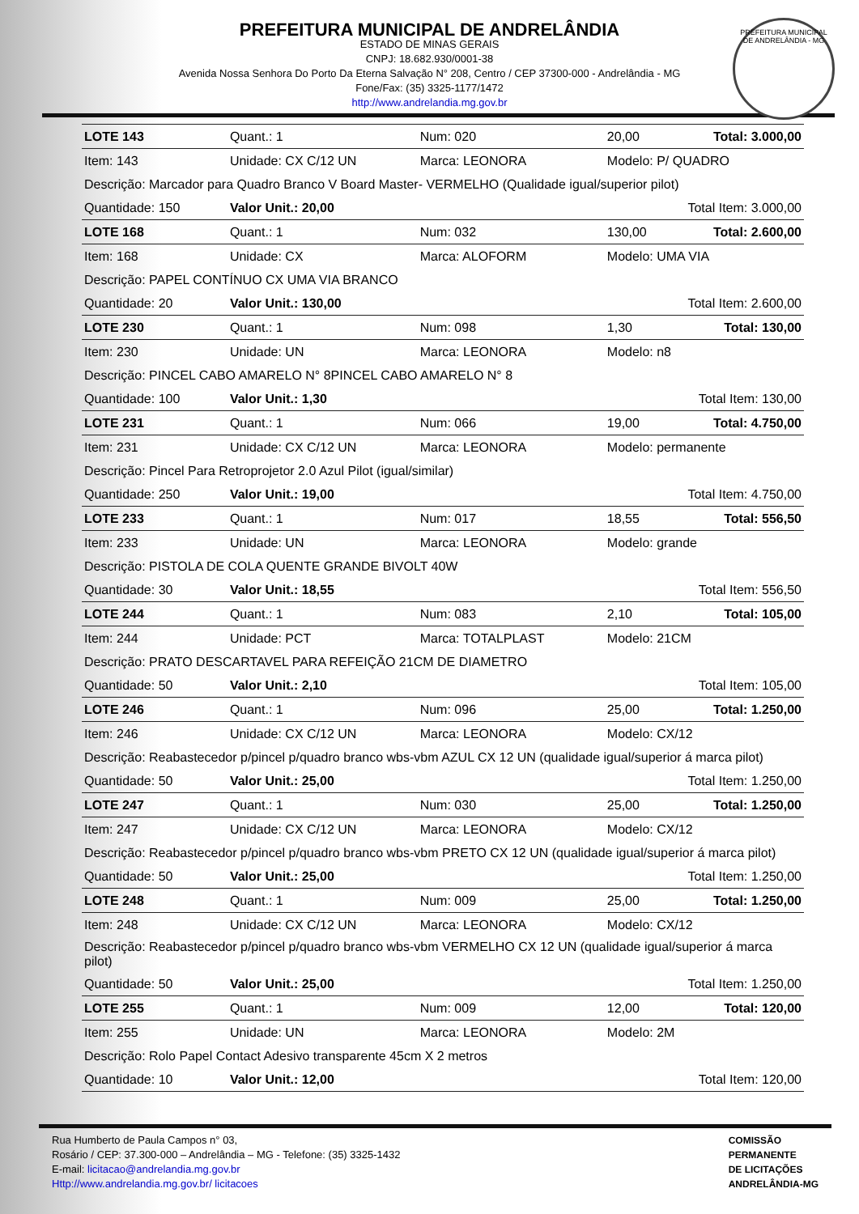PREFEITURA MUNICIPAL DE ANDRELÂNDIA
ESTADO DE MINAS GERAIS
CNPJ: 18.682.930/0001-38
Avenida Nossa Senhora Do Porto Da Eterna Salvação N° 208, Centro / CEP 37300-000 - Andrelândia - MG
Fone/Fax: (35) 3325-1177/1472
http://www.andrelandia.mg.gov.br
PREFEITURA MUNICIPAL DE ANDRELÂNDIA - MG
| LOTE 143 | Quant.: 1 | Num: 020 | 20,00 | Total: 3.000,00 |
| Item: 143 | Unidade: CX C/12 UN | Marca: LEONORA | Modelo: P/ QUADRO | |
| Descrição: Marcador para Quadro Branco V Board Master- VERMELHO (Qualidade igual/superior pilot) | | | | |
| Quantidade: 150 | Valor Unit.: 20,00 | | Total Item: 3.000,00 | |
| LOTE 168 | Quant.: 1 | Num: 032 | 130,00 | Total: 2.600,00 |
| Item: 168 | Unidade: CX | Marca: ALOFORM | Modelo: UMA VIA | |
| Descrição: PAPEL CONTÍNUO CX UMA VIA BRANCO | | | | |
| Quantidade: 20 | Valor Unit.: 130,00 | | Total Item: 2.600,00 | |
| LOTE 230 | Quant.: 1 | Num: 098 | 1,30 | Total: 130,00 |
| Item: 230 | Unidade: UN | Marca: LEONORA | Modelo: n8 | |
| Descrição: PINCEL CABO AMARELO N° 8PINCEL CABO AMARELO N° 8 | | | | |
| Quantidade: 100 | Valor Unit.: 1,30 | | Total Item: 130,00 | |
| LOTE 231 | Quant.: 1 | Num: 066 | 19,00 | Total: 4.750,00 |
| Item: 231 | Unidade: CX C/12 UN | Marca: LEONORA | Modelo: permanente | |
| Descrição: Pincel Para Retroprojetor 2.0 Azul Pilot (igual/similar) | | | | |
| Quantidade: 250 | Valor Unit.: 19,00 | | Total Item: 4.750,00 | |
| LOTE 233 | Quant.: 1 | Num: 017 | 18,55 | Total: 556,50 |
| Item: 233 | Unidade: UN | Marca: LEONORA | Modelo: grande | |
| Descrição: PISTOLA DE COLA QUENTE GRANDE BIVOLT 40W | | | | |
| Quantidade: 30 | Valor Unit.: 18,55 | | Total Item: 556,50 | |
| LOTE 244 | Quant.: 1 | Num: 083 | 2,10 | Total: 105,00 |
| Item: 244 | Unidade: PCT | Marca: TOTALPLAST | Modelo: 21CM | |
| Descrição: PRATO DESCARTAVEL PARA REFEIÇÃO 21CM DE DIAMETRO | | | | |
| Quantidade: 50 | Valor Unit.: 2,10 | | Total Item: 105,00 | |
| LOTE 246 | Quant.: 1 | Num: 096 | 25,00 | Total: 1.250,00 |
| Item: 246 | Unidade: CX C/12 UN | Marca: LEONORA | Modelo: CX/12 | |
| Descrição: Reabastecedor p/pincel p/quadro branco wbs-vbm AZUL CX 12 UN (qualidade igual/superior á marca pilot) | | | | |
| Quantidade: 50 | Valor Unit.: 25,00 | | Total Item: 1.250,00 | |
| LOTE 247 | Quant.: 1 | Num: 030 | 25,00 | Total: 1.250,00 |
| Item: 247 | Unidade: CX C/12 UN | Marca: LEONORA | Modelo: CX/12 | |
| Descrição: Reabastecedor p/pincel p/quadro branco wbs-vbm PRETO CX 12 UN (qualidade igual/superior á marca pilot) | | | | |
| Quantidade: 50 | Valor Unit.: 25,00 | | Total Item: 1.250,00 | |
| LOTE 248 | Quant.: 1 | Num: 009 | 25,00 | Total: 1.250,00 |
| Item: 248 | Unidade: CX C/12 UN | Marca: LEONORA | Modelo: CX/12 | |
| Descrição: Reabastecedor p/pincel p/quadro branco wbs-vbm VERMELHO CX 12 UN (qualidade igual/superior á marca pilot) | | | | |
| Quantidade: 50 | Valor Unit.: 25,00 | | Total Item: 1.250,00 | |
| LOTE 255 | Quant.: 1 | Num: 009 | 12,00 | Total: 120,00 |
| Item: 255 | Unidade: UN | Marca: LEONORA | Modelo: 2M | |
| Descrição: Rolo Papel Contact Adesivo transparente 45cm X 2 metros | | | | |
| Quantidade: 10 | Valor Unit.: 12,00 | | Total Item: 120,00 | |
Rua Humberto de Paula Campos n° 03,
Rosário / CEP: 37.300-000 – Andrelândia – MG - Telefone: (35) 3325-1432
E-mail: licitacao@andrelandia.mg.gov.br
Http://www.andrelandia.mg.gov.br/ licitacoes
COMISSÃO
PERMANENTE
DE LICITAÇÕES
ANDRELÂNDIA-MG